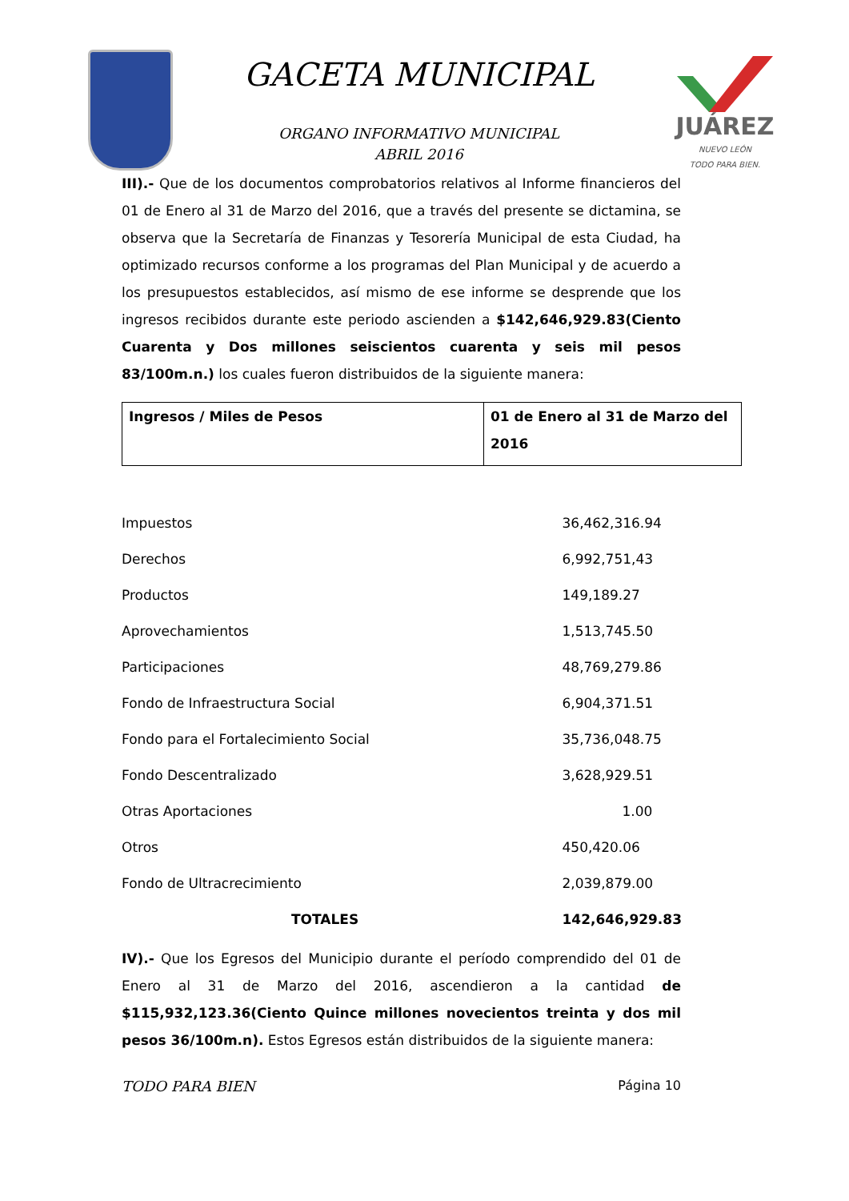GACETA MUNICIPAL
ORGANO INFORMATIVO MUNICIPAL
ABRIL 2016
JUÁREZ
NUEVO LEÓN
TODO PARA BIEN.
III).- Que de los documentos comprobatorios relativos al Informe financieros del 01 de Enero al 31 de Marzo del 2016, que a través del presente se dictamina, se observa que la Secretaría de Finanzas y Tesorería Municipal de esta Ciudad, ha optimizado recursos conforme a los programas del Plan Municipal y de acuerdo a los presupuestos establecidos, así mismo de ese informe se desprende que los ingresos recibidos durante este periodo ascienden a $142,646,929.83(Ciento Cuarenta y Dos millones seiscientos cuarenta y seis mil pesos 83/100m.n.) los cuales fueron distribuidos de la siguiente manera:
| Ingresos / Miles de Pesos | 01 de Enero al 31 de Marzo del 2016 |
| --- | --- |
| Impuestos | 36,462,316.94 |
| Derechos | 6,992,751,43 |
| Productos | 149,189.27 |
| Aprovechamientos | 1,513,745.50 |
| Participaciones | 48,769,279.86 |
| Fondo de Infraestructura Social | 6,904,371.51 |
| Fondo para el Fortalecimiento Social | 35,736,048.75 |
| Fondo Descentralizado | 3,628,929.51 |
| Otras Aportaciones | 1.00 |
| Otros | 450,420.06 |
| Fondo de Ultracrecimiento | 2,039,879.00 |
| TOTALES | 142,646,929.83 |
IV).- Que los Egresos del Municipio durante el período comprendido del 01 de Enero al 31 de Marzo del 2016, ascendieron a la cantidad de $115,932,123.36(Ciento Quince millones novecientos treinta y dos mil pesos 36/100m.n). Estos Egresos están distribuidos de la siguiente manera:
TODO PARA BIEN Página 10